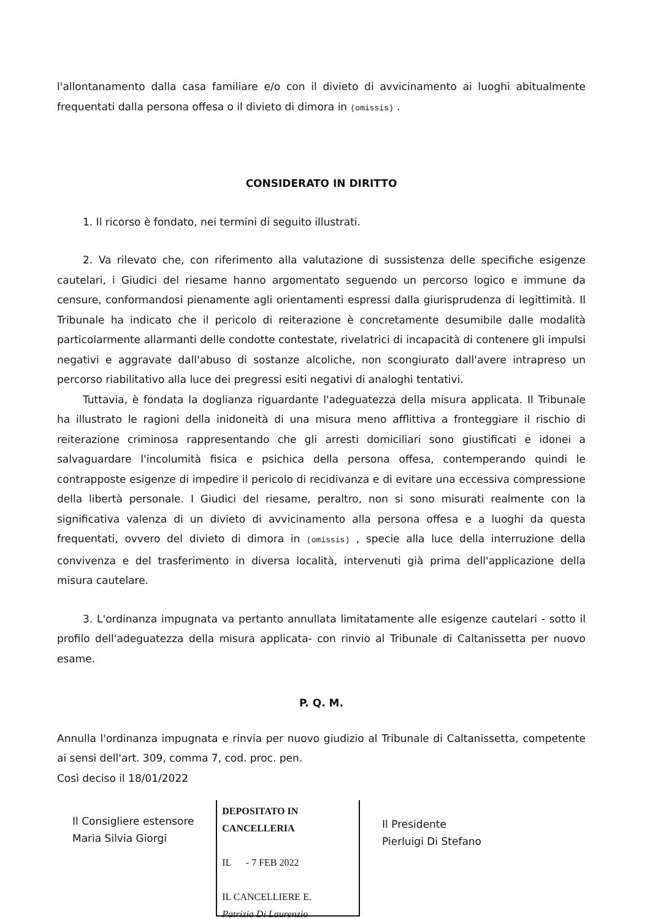l'allontanamento dalla casa familiare e/o con il divieto di avvicinamento ai luoghi abitualmente frequentati dalla persona offesa o il divieto di dimora in (omissis) .
CONSIDERATO IN DIRITTO
1. Il ricorso è fondato, nei termini di seguito illustrati.
2. Va rilevato che, con riferimento alla valutazione di sussistenza delle specifiche esigenze cautelari, i Giudici del riesame hanno argomentato seguendo un percorso logico e immune da censure, conformandosi pienamente agli orientamenti espressi dalla giurisprudenza di legittimità. Il Tribunale ha indicato che il pericolo di reiterazione è concretamente desumibile dalle modalità particolarmente allarmanti delle condotte contestate, rivelatrici di incapacità di contenere gli impulsi negativi e aggravate dall'abuso di sostanze alcoliche, non scongiurato dall'avere intrapreso un percorso riabilitativo alla luce dei pregressi esiti negativi di analoghi tentativi.
Tuttavia, è fondata la doglianza riguardante l'adeguatezza della misura applicata. Il Tribunale ha illustrato le ragioni della inidoneità di una misura meno afflittiva a fronteggiare il rischio di reiterazione criminosa rappresentando che gli arresti domiciliari sono giustificati e idonei a salvaguardare l'incolumità fisica e psichica della persona offesa, contemperando quindi le contrapposte esigenze di impedire il pericolo di recidivanza e di evitare una eccessiva compressione della libertà personale. I Giudici del riesame, peraltro, non si sono misurati realmente con la significativa valenza di un divieto di avvicinamento alla persona offesa e a luoghi da questa frequentati, ovvero del divieto di dimora in (omissis) , specie alla luce della interruzione della convivenza e del trasferimento in diversa località, intervenuti già prima dell'applicazione della misura cautelare.
3. L'ordinanza impugnata va pertanto annullata limitatamente alle esigenze cautelari - sotto il profilo dell'adeguatezza della misura applicata- con rinvio al Tribunale di Caltanissetta per nuovo esame.
P. Q. M.
Annulla l'ordinanza impugnata e rinvia per nuovo giudizio al Tribunale di Caltanissetta, competente ai sensi dell'art. 309, comma 7, cod. proc. pen.
Così deciso il 18/01/2022
Il Consigliere estensore
Maria Silvia Giorgi
DEPOSITATO IN CANCELLERIA
IL - 7 FEB 2022
IL CANCELLIERE E.
Patrizia Di Laurenzio
Il Presidente
Pierluigi Di Stefano